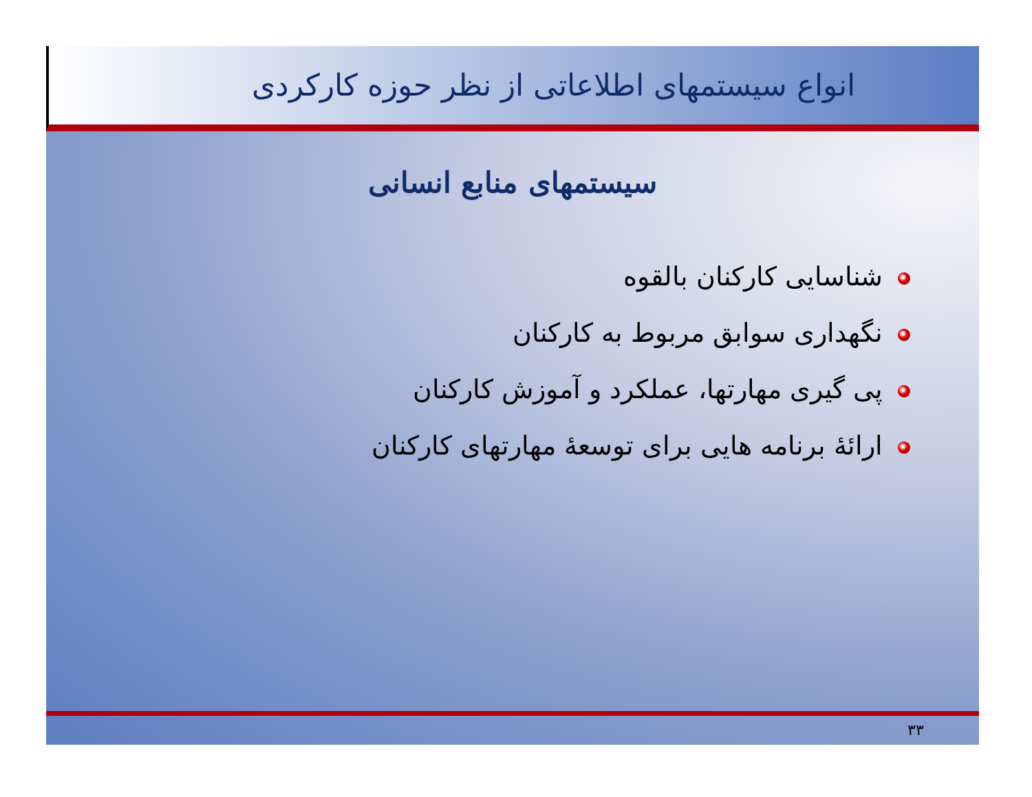انواع سیستمهای اطلاعاتی از نظر حوزه کارکردی
سیستمهای منابع انسانی
شناسایی کارکنان بالقوه
نگهداری سوابق مربوط به کارکنان
پی گیری مهارتها، عملکرد و آموزش کارکنان
ارائۀ برنامه هایی برای توسعۀ مهارتهای کارکنان
۳۳